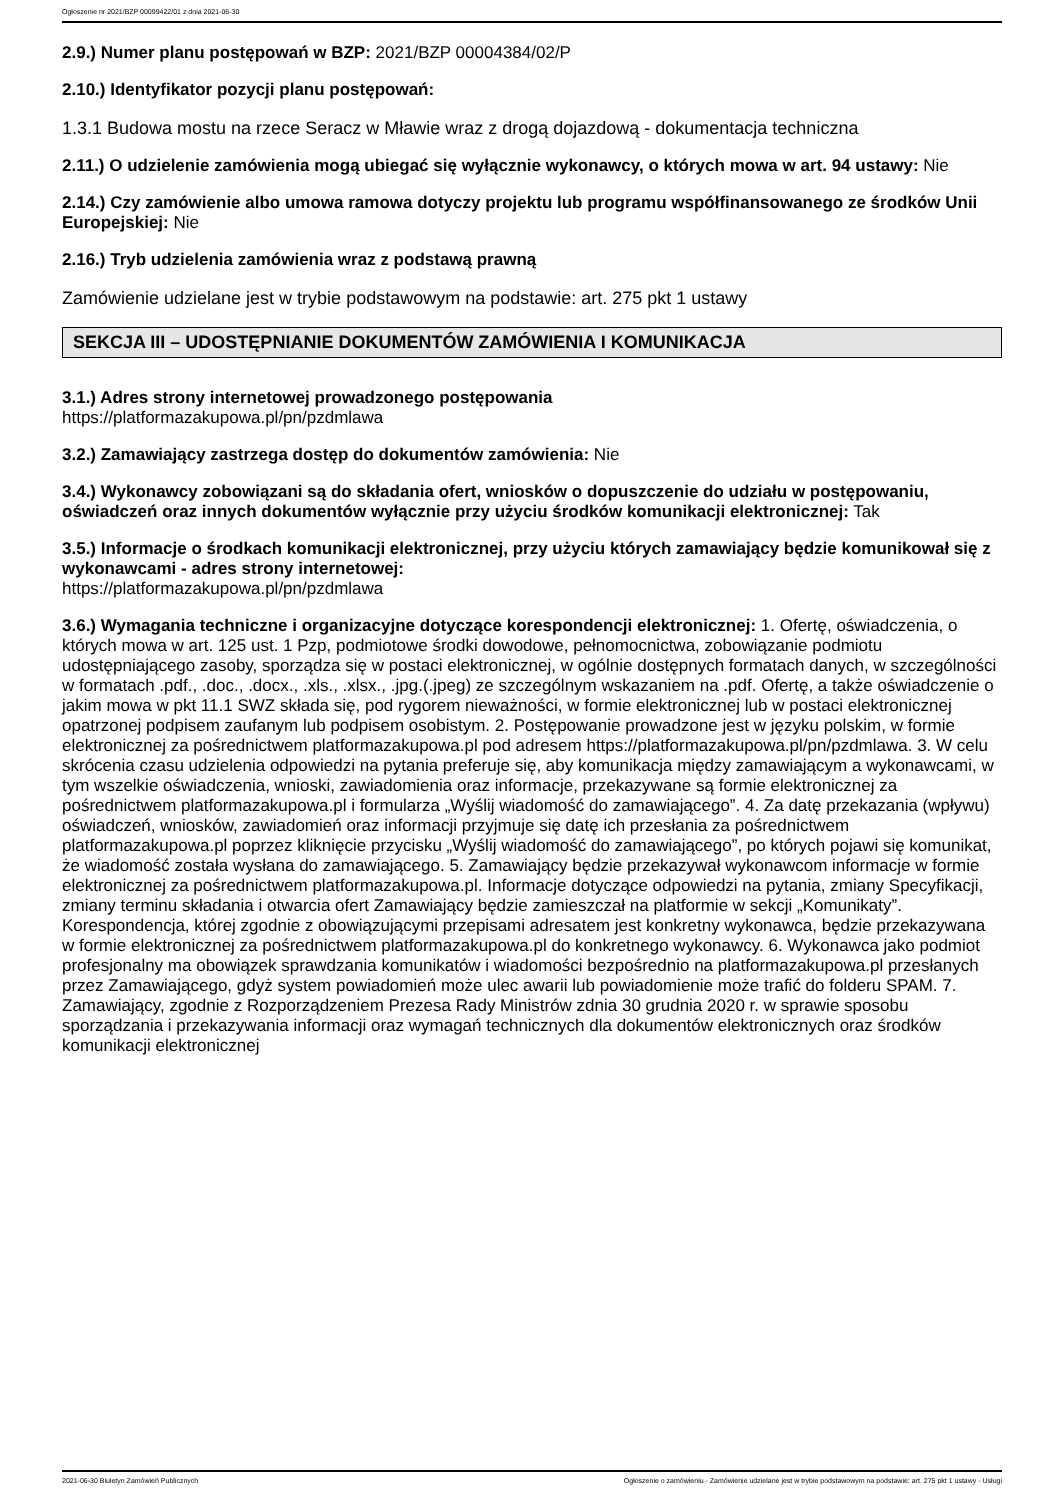Ogłoszenie nr 2021/BZP 00099422/01 z dnia 2021-06-30
2.9.) Numer planu postępowań w BZP: 2021/BZP 00004384/02/P
2.10.) Identyfikator pozycji planu postępowań:
1.3.1 Budowa mostu na rzece Seracz w Mławie wraz z drogą dojazdową - dokumentacja techniczna
2.11.) O udzielenie zamówienia mogą ubiegać się wyłącznie wykonawcy, o których mowa w art. 94 ustawy: Nie
2.14.) Czy zamówienie albo umowa ramowa dotyczy projektu lub programu współfinansowanego ze środków Unii Europejskiej: Nie
2.16.) Tryb udzielenia zamówienia wraz z podstawą prawną
Zamówienie udzielane jest w trybie podstawowym na podstawie: art. 275 pkt 1 ustawy
SEKCJA III – UDOSTĘPNIANIE DOKUMENTÓW ZAMÓWIENIA I KOMUNIKACJA
3.1.) Adres strony internetowej prowadzonego postępowania
https://platformazakupowa.pl/pn/pzdmlawa
3.2.) Zamawiający zastrzega dostęp do dokumentów zamówienia: Nie
3.4.) Wykonawcy zobowiązani są do składania ofert, wniosków o dopuszczenie do udziału w postępowaniu, oświadczeń oraz innych dokumentów wyłącznie przy użyciu środków komunikacji elektronicznej: Tak
3.5.) Informacje o środkach komunikacji elektronicznej, przy użyciu których zamawiający będzie komunikował się z wykonawcami - adres strony internetowej:
https://platformazakupowa.pl/pn/pzdmlawa
3.6.) Wymagania techniczne i organizacyjne dotyczące korespondencji elektronicznej: 1. Ofertę, oświadczenia, o których mowa w art. 125 ust. 1 Pzp, podmiotowe środki dowodowe, pełnomocnictwa, zobowiązanie podmiotu udostępniającego zasoby, sporządza się w postaci elektronicznej, w ogólnie dostępnych formatach danych, w szczególności w formatach .pdf., .doc., .docx., .xls., .xlsx., .jpg.(.jpeg) ze szczególnym wskazaniem na .pdf. Ofertę, a także oświadczenie o jakim mowa w pkt 11.1 SWZ składa się, pod rygorem nieważności, w formie elektronicznej lub w postaci elektronicznej opatrzonej podpisem zaufanym lub podpisem osobistym. 2. Postępowanie prowadzone jest w języku polskim, w formie elektronicznej za pośrednictwem platformazakupowa.pl pod adresem https://platformazakupowa.pl/pn/pzdmlawa. 3. W celu skrócenia czasu udzielenia odpowiedzi na pytania preferuje się, aby komunikacja między zamawiającym a wykonawcami, w tym wszelkie oświadczenia, wnioski, zawiadomienia oraz informacje, przekazywane są formie elektronicznej za pośrednictwem platformazakupowa.pl i formularza „Wyślij wiadomość do zamawiającego”. 4. Za datę przekazania (wpływu) oświadczeń, wniosków, zawiadomień oraz informacji przyjmuje się datę ich przesłania za pośrednictwem platformazakupowa.pl poprzez kliknięcie przycisku „Wyślij wiadomość do zamawiającego”, po których pojawi się komunikat, że wiadomość została wysłana do zamawiającego. 5. Zamawiający będzie przekazywał wykonawcom informacje w formie elektronicznej za pośrednictwem platformazakupowa.pl. Informacje dotyczące odpowiedzi na pytania, zmiany Specyfikacji, zmiany terminu składania i otwarcia ofert Zamawiający będzie zamieszczał na platformie w sekcji „Komunikaty”. Korespondencja, której zgodnie z obowiązującymi przepisami adresatem jest konkretny wykonawca, będzie przekazywana w formie elektronicznej za pośrednictwem platformazakupowa.pl do konkretnego wykonawcy. 6. Wykonawca jako podmiot profesjonalny ma obowiązek sprawdzania komunikatów i wiadomości bezpośrednio na platformazakupowa.pl przesłanych przez Zamawiającego, gdyż system powiadomień może ulec awarii lub powiadomienie może trafić do folderu SPAM. 7. Zamawiający, zgodnie z Rozporządzeniem Prezesa Rady Ministrów zdnia 30 grudnia 2020 r. w sprawie sposobu sporządzania i przekazywania informacji oraz wymagań technicznych dla dokumentów elektronicznych oraz środków komunikacji elektronicznej
2021-06-30 Biuletyn Zamówień Publicznych Ogłoszenie o zamówieniu - Zamówienie udzielane jest w trybie podstawowym na podstawie: art. 275 pkt 1 ustawy - Usługi